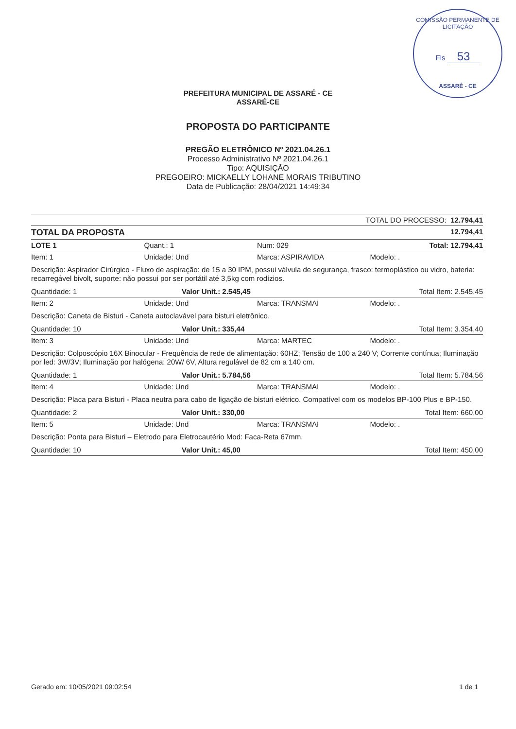COMISSÃO PERMANENTE DE LICITAÇÃO
Fls 53
ASSARÉ - CE
PREFEITURA MUNICIPAL DE ASSARÉ - CE
ASSARÉ-CE
PROPOSTA DO PARTICIPANTE
PREGÃO ELETRÔNICO Nº 2021.04.26.1
Processo Administrativo Nº 2021.04.26.1
Tipo: AQUISIÇÃO
PREGOEIRO: MICKAELLY LOHANE MORAIS TRIBUTINO
Data de Publicação: 28/04/2021 14:49:34
TOTAL DO PROCESSO: 12.794,41
TOTAL DA PROPOSTA
12.794,41
LOTE 1 Quant.: 1 Num: 029 Total: 12.794,41
Item: 1 Unidade: Und Marca: ASPIRAVIDA Modelo: .
Descrição: Aspirador Cirúrgico - Fluxo de aspiração: de 15 a 30 IPM, possui válvula de segurança, frasco: termoplástico ou vidro, bateria: recarregável bivolt, suporte: não possui por ser portátil até 3,5kg com rodízios.
Quantidade: 1 Valor Unit.: 2.545,45 Total Item: 2.545,45
Item: 2 Unidade: Und Marca: TRANSMAI Modelo: .
Descrição: Caneta de Bisturi - Caneta autoclavável para bisturi eletrônico.
Quantidade: 10 Valor Unit.: 335,44 Total Item: 3.354,40
Item: 3 Unidade: Und Marca: MARTEC Modelo: .
Descrição: Colposcópio 16X Binocular - Frequência de rede de alimentação: 60HZ; Tensão de 100 a 240 V; Corrente contínua; Iluminação por led: 3W/3V; Iluminação por halógena: 20W/ 6V, Altura regulável de 82 cm a 140 cm.
Quantidade: 1 Valor Unit.: 5.784,56 Total Item: 5.784,56
Item: 4 Unidade: Und Marca: TRANSMAI Modelo: .
Descrição: Placa para Bisturi - Placa neutra para cabo de ligação de bisturi elétrico. Compatível com os modelos BP-100 Plus e BP-150.
Quantidade: 2 Valor Unit.: 330,00 Total Item: 660,00
Item: 5 Unidade: Und Marca: TRANSMAI Modelo: .
Descrição: Ponta para Bisturi – Eletrodo para Eletrocautério Mod: Faca-Reta 67mm.
Quantidade: 10 Valor Unit.: 45,00 Total Item: 450,00
Gerado em: 10/05/2021 09:02:54 1 de 1